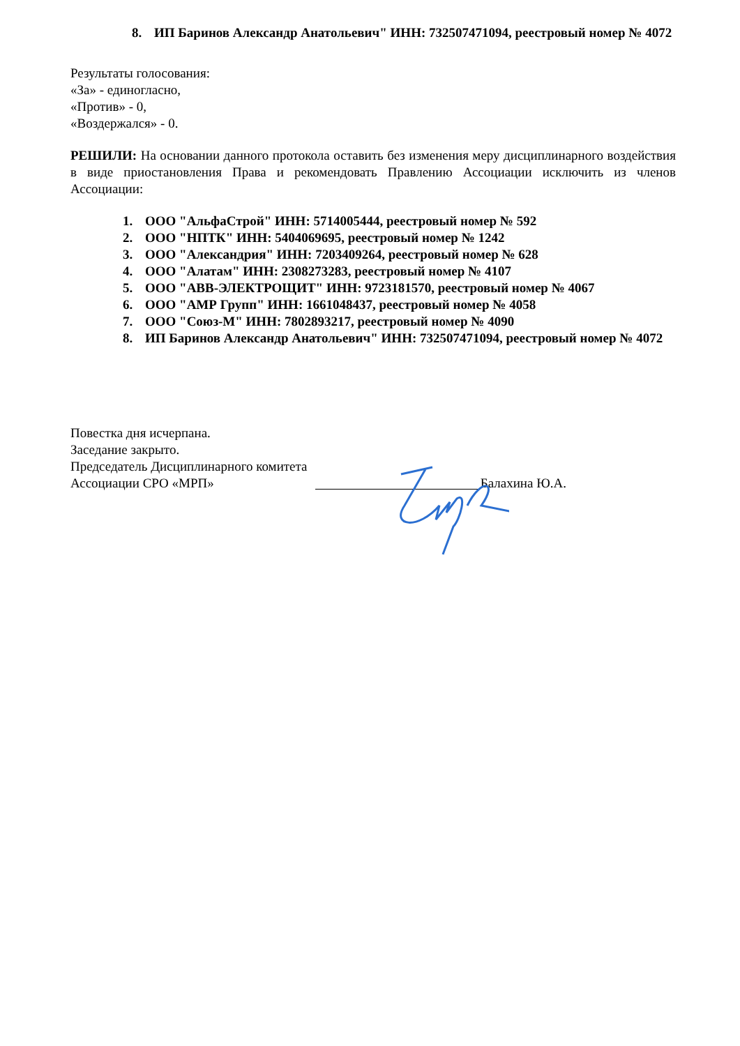8. ИП Баринов Александр Анатольевич" ИНН: 732507471094, реестровый номер № 4072
Результаты голосования:
«За» - единогласно,
«Против» - 0,
«Воздержался» - 0.
РЕШИЛИ: На основании данного протокола оставить без изменения меру дисциплинарного воздействия в виде приостановления Права и рекомендовать Правлению Ассоциации исключить из членов Ассоциации:
1. ООО "АльфаСтрой" ИНН: 5714005444, реестровый номер № 592
2. ООО "НПТК" ИНН: 5404069695, реестровый номер № 1242
3. ООО "Александрия" ИНН: 7203409264, реестровый номер № 628
4. ООО "Алатам" ИНН: 2308273283, реестровый номер № 4107
5. ООО "АВВ-ЭЛЕКТРОЩИТ" ИНН: 9723181570, реестровый номер № 4067
6. ООО "АМР Групп" ИНН: 1661048437, реестровый номер № 4058
7. ООО "Союз-М" ИНН: 7802893217, реестровый номер № 4090
8. ИП Баринов Александр Анатольевич" ИНН: 732507471094, реестровый номер № 4072
Повестка дня исчерпана.
Заседание закрыто.
Председатель Дисциплинарного комитета
Ассоциации СРО «МРП» Балахина Ю.А.